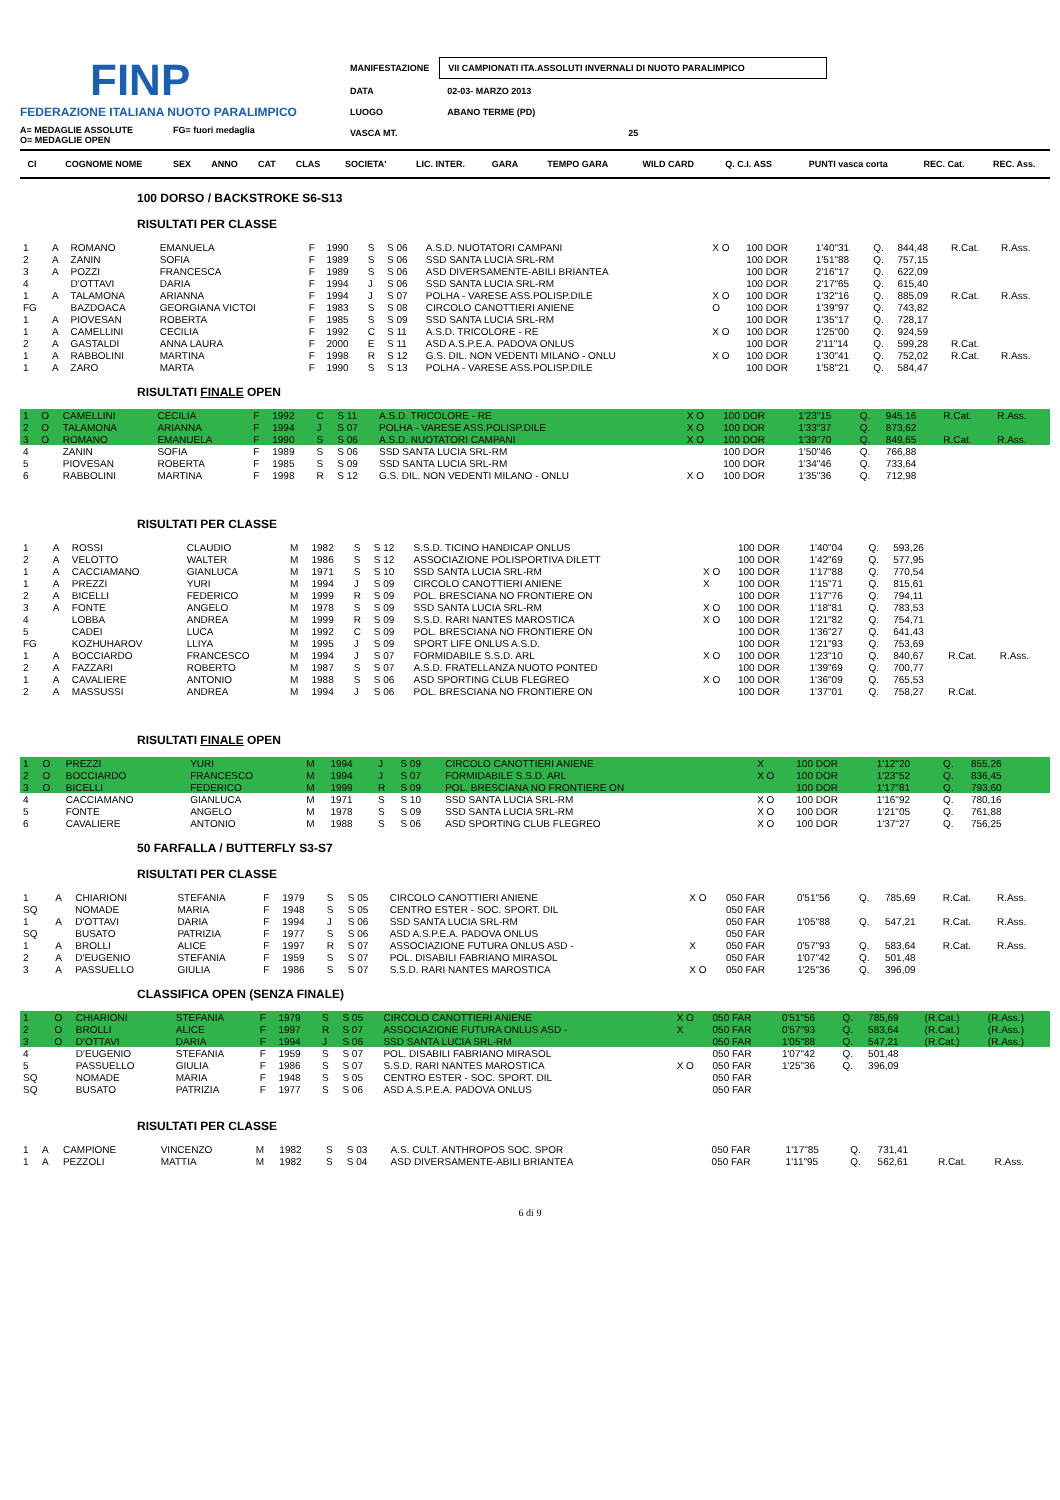FINP
FEDERAZIONE ITALIANA NUOTO PARALIMPICO
A= MEDAGLIE ASSOLUTE FG= fuori medaglia
O= MEDAGLIE OPEN
| MANIFESTAZIONE | VII CAMPIONATI ITA.ASSOLUTI INVERNALI DI NUOTO PARALIMPICO |
| DATA | 02-03- MARZO 2013 |
| LUOGO | ABANO TERME (PD) |
| VASCA MT. | 25 |
| Cl | COGNOME NOME | SEX | ANNO | CAT | CLAS | SOCIETA' | LIC. INTER. | GARA | TEMPO GARA | WILD CARD | Q. C.I. ASS | PUNTI vasca corta | REC. Cat. | REC. Ass. |
| --- | --- | --- | --- | --- | --- | --- | --- | --- | --- | --- | --- | --- | --- | --- |
100 DORSO / BACKSTROKE S6-S13
RISULTATI PER CLASSE
| 1 | A | ROMANO | EMANUELA | F | 1990 | S | S 06 | A.S.D. NUOTATORI CAMPANI | X O | 100 DOR | 1'40"31 | Q. | 844,48 | R.Cat. | R.Ass. |
| 2 | A | ZANIN | SOFIA | F | 1989 | S | S 06 | SSD SANTA LUCIA SRL-RM | | 100 DOR | 1'51"88 | Q. | 757,15 | | |
| 3 | A | POZZI | FRANCESCA | F | 1989 | S | S 06 | ASD DIVERSAMENTE-ABILI BRIANTEA | | 100 DOR | 2'16"17 | Q. | 622,09 | | |
| 4 | | D'OTTAVI | DARIA | F | 1994 | J | S 06 | SSD SANTA LUCIA SRL-RM | | 100 DOR | 2'17"65 | Q. | 615,40 | | |
| 1 | A | TALAMONA | ARIANNA | F | 1994 | J | S 07 | POLHA - VARESE ASS.POLISP.DILE | X O | 100 DOR | 1'32"16 | Q. | 885,09 | R.Cat. | R.Ass. |
| FG | | BAZDOACA | GEORGIANA VICTOI | F | 1983 | S | S 08 | CIRCOLO CANOTTIERI ANIENE | O | 100 DOR | 1'39"97 | Q. | 743,82 | | |
| 1 | A | PIOVESAN | ROBERTA | F | 1985 | S | S 09 | SSD SANTA LUCIA SRL-RM | | 100 DOR | 1'35"17 | Q. | 728,17 | | |
| 1 | A | CAMELLINI | CECILIA | F | 1992 | C | S 11 | A.S.D. TRICOLORE - RE | X O | 100 DOR | 1'25"00 | Q. | 924,59 | | |
| 2 | A | GASTALDI | ANNA LAURA | F | 2000 | E | S 11 | ASD A.S.P.E.A. PADOVA ONLUS | | 100 DOR | 2'11"14 | Q. | 599,28 | R.Cat. | |
| 1 | A | RABBOLINI | MARTINA | F | 1998 | R | S 12 | G.S. DIL. NON VEDENTI MILANO - ONLU | X O | 100 DOR | 1'30"41 | Q. | 752,02 | R.Cat. | R.Ass. |
| 1 | A | ZARO | MARTA | F | 1990 | S | S 13 | POLHA - VARESE ASS.POLISP.DILE | | 100 DOR | 1'58"21 | Q. | 584,47 | | |
RISULTATI FINALE OPEN
| 1 | O | CAMELLINI | CECILIA | F | 1992 | C | S 11 | A.S.D. TRICOLORE - RE | X O | 100 DOR | 1'23"15 | Q. | 945,16 | R.Cat. | R.Ass. |
| 2 | O | TALAMONA | ARIANNA | F | 1994 | J | S 07 | POLHA - VARESE ASS.POLISP.DILE | X O | 100 DOR | 1'33"37 | Q. | 873,62 | | |
| 3 | O | ROMANO | EMANUELA | F | 1990 | S | S 06 | A.S.D. NUOTATORI CAMPANI | X O | 100 DOR | 1'39"70 | Q. | 849,65 | R.Cat. | R.Ass. |
| 4 | | ZANIN | SOFIA | F | 1989 | S | S 06 | SSD SANTA LUCIA SRL-RM | | 100 DOR | 1'50"46 | Q. | 766,88 | | |
| 5 | | PIOVESAN | ROBERTA | F | 1985 | S | S 09 | SSD SANTA LUCIA SRL-RM | | 100 DOR | 1'34"46 | Q. | 733,64 | | |
| 6 | | RABBOLINI | MARTINA | F | 1998 | R | S 12 | G.S. DIL. NON VEDENTI MILANO - ONLU | X O | 100 DOR | 1'35"36 | Q. | 712,98 | | |
RISULTATI PER CLASSE
| 1 | A | ROSSI | CLAUDIO | M | 1982 | S | S 12 | S.S.D. TICINO HANDICAP ONLUS | | 100 DOR | 1'40"04 | Q. | 593,26 | | |
| 2 | A | VELOTTO | WALTER | M | 1986 | S | S 12 | ASSOCIAZIONE POLISPORTIVA DILETT | | 100 DOR | 1'42"69 | Q. | 577,95 | | |
| 1 | A | CACCIAMANO | GIANLUCA | M | 1971 | S | S 10 | SSD SANTA LUCIA SRL-RM | X O | 100 DOR | 1'17"88 | Q. | 770,54 | | |
| 1 | A | PREZZI | YURI | M | 1994 | J | S 09 | CIRCOLO CANOTTIERI ANIENE | X | 100 DOR | 1'15"71 | Q. | 815,61 | | |
| 2 | A | BICELLI | FEDERICO | M | 1999 | R | S 09 | POL. BRESCIANA NO FRONTIERE ON | | 100 DOR | 1'17"76 | Q. | 794,11 | | |
| 3 | A | FONTE | ANGELO | M | 1978 | S | S 09 | SSD SANTA LUCIA SRL-RM | X O | 100 DOR | 1'18"81 | Q. | 783,53 | | |
| 4 | | LOBBA | ANDREA | M | 1999 | R | S 09 | S.S.D. RARI NANTES MAROSTICA | X O | 100 DOR | 1'21"82 | Q. | 754,71 | | |
| 5 | | CADEI | LUCA | M | 1992 | C | S 09 | POL. BRESCIANA NO FRONTIERE ON | | 100 DOR | 1'36"27 | Q. | 641,43 | | |
| FG | | KOZHUHAROV | LLIYA | M | 1995 | J | S 09 | SPORT LIFE ONLUS A.S.D. | | 100 DOR | 1'21"93 | Q. | 753,69 | | |
| 1 | A | BOCCIARDO | FRANCESCO | M | 1994 | J | S 07 | FORMIDABILE S.S.D. ARL | X O | 100 DOR | 1'23"10 | Q. | 840,67 | R.Cat. | R.Ass. |
| 2 | A | FAZZARI | ROBERTO | M | 1987 | S | S 07 | A.S.D. FRATELLANZA NUOTO PONTED | | 100 DOR | 1'39"69 | Q. | 700,77 | | |
| 1 | A | CAVALIERE | ANTONIO | M | 1988 | S | S 06 | ASD SPORTING CLUB FLEGREO | X O | 100 DOR | 1'36"09 | Q. | 765,53 | | |
| 2 | A | MASSUSSI | ANDREA | M | 1994 | J | S 06 | POL. BRESCIANA NO FRONTIERE ON | | 100 DOR | 1'37"01 | Q. | 758,27 | R.Cat. | |
RISULTATI FINALE OPEN
| 1 | O | PREZZI | YURI | M | 1994 | J | S 09 | CIRCOLO CANOTTIERI ANIENE | X | 100 DOR | 1'12"20 | Q. | 855,26 | | |
| 2 | O | BOCCIARDO | FRANCESCO | M | 1994 | J | S 07 | FORMIDABILE S.S.D. ARL | X O | 100 DOR | 1'23"52 | Q. | 836,45 | | |
| 3 | O | BICELLI | FEDERICO | M | 1999 | R | S 09 | POL. BRESCIANA NO FRONTIERE ON | | 100 DOR | 1'17"81 | Q. | 793,60 | | |
| 4 | | CACCIAMANO | GIANLUCA | M | 1971 | S | S 10 | SSD SANTA LUCIA SRL-RM | X O | 100 DOR | 1'16"92 | Q. | 780,16 | | |
| 5 | | FONTE | ANGELO | M | 1978 | S | S 09 | SSD SANTA LUCIA SRL-RM | X O | 100 DOR | 1'21"05 | Q. | 761,88 | | |
| 6 | | CAVALIERE | ANTONIO | M | 1988 | S | S 06 | ASD SPORTING CLUB FLEGREO | X O | 100 DOR | 1'37"27 | Q. | 756,25 | | |
50 FARFALLA / BUTTERFLY S3-S7
RISULTATI PER CLASSE
| 1 | A | CHIARIONI | STEFANIA | F | 1979 | S | S 05 | CIRCOLO CANOTTIERI ANIENE | X O | 050 FAR | 0'51"56 | Q. | 785,69 | R.Cat. | R.Ass. |
| SQ | | NOMADE | MARIA | F | 1948 | S | S 05 | CENTRO ESTER - SOC. SPORT. DIL | | 050 FAR | | | | | |
| 1 | A | D'OTTAVI | DARIA | F | 1994 | J | S 06 | SSD SANTA LUCIA SRL-RM | | 050 FAR | 1'05"88 | Q. | 547,21 | R.Cat. | R.Ass. |
| SQ | | BUSATO | PATRIZIA | F | 1977 | S | S 06 | ASD A.S.P.E.A. PADOVA ONLUS | | 050 FAR | | | | | |
| 1 | A | BROLLI | ALICE | F | 1997 | R | S 07 | ASSOCIAZIONE FUTURA ONLUS ASD - | X | 050 FAR | 0'57"93 | Q. | 583,64 | R.Cat. | R.Ass. |
| 2 | A | D'EUGENIO | STEFANIA | F | 1959 | S | S 07 | POL. DISABILI FABRIANO MIRASOL | | 050 FAR | 1'07"42 | Q. | 501,48 | | |
| 3 | A | PASSUELLO | GIULIA | F | 1986 | S | S 07 | S.S.D. RARI NANTES MAROSTICA | X O | 050 FAR | 1'25"36 | Q. | 396,09 | | |
CLASSIFICA OPEN (SENZA FINALE)
| 1 | O | CHIARIONI | STEFANIA | F | 1979 | S | S 05 | CIRCOLO CANOTTIERI ANIENE | X O | 050 FAR | 0'51"56 | Q. | 785,69 | (R.Cat.) | (R.Ass.) |
| 2 | O | BROLLI | ALICE | F | 1997 | R | S 07 | ASSOCIAZIONE FUTURA ONLUS ASD - | X | 050 FAR | 0'57"93 | Q. | 583,64 | (R.Cat.) | (R.Ass.) |
| 3 | O | D'OTTAVI | DARIA | F | 1994 | J | S 06 | SSD SANTA LUCIA SRL-RM | | 050 FAR | 1'05"88 | Q. | 547,21 | (R.Cat.) | (R.Ass.) |
| 4 | | D'EUGENIO | STEFANIA | F | 1959 | S | S 07 | POL. DISABILI FABRIANO MIRASOL | | 050 FAR | 1'07"42 | Q. | 501,48 | | |
| 5 | | PASSUELLO | GIULIA | F | 1986 | S | S 07 | S.S.D. RARI NANTES MAROSTICA | X O | 050 FAR | 1'25"36 | Q. | 396,09 | | |
| SQ | | NOMADE | MARIA | F | 1948 | S | S 05 | CENTRO ESTER - SOC. SPORT. DIL | | 050 FAR | | | | | |
| SQ | | BUSATO | PATRIZIA | F | 1977 | S | S 06 | ASD A.S.P.E.A. PADOVA ONLUS | | 050 FAR | | | | | |
RISULTATI PER CLASSE
| 1 | A | CAMPIONE | VINCENZO | M | 1982 | S | S 03 | A.S. CULT. ANTHROPOS SOC. SPOR | | 050 FAR | 1'17"85 | Q. | 731,41 | | |
| 1 | A | PEZZOLI | MATTIA | M | 1982 | S | S 04 | ASD DIVERSAMENTE-ABILI BRIANTEA | | 050 FAR | 1'11"95 | Q. | 562,61 | R.Cat. | R.Ass. |
6 di 9